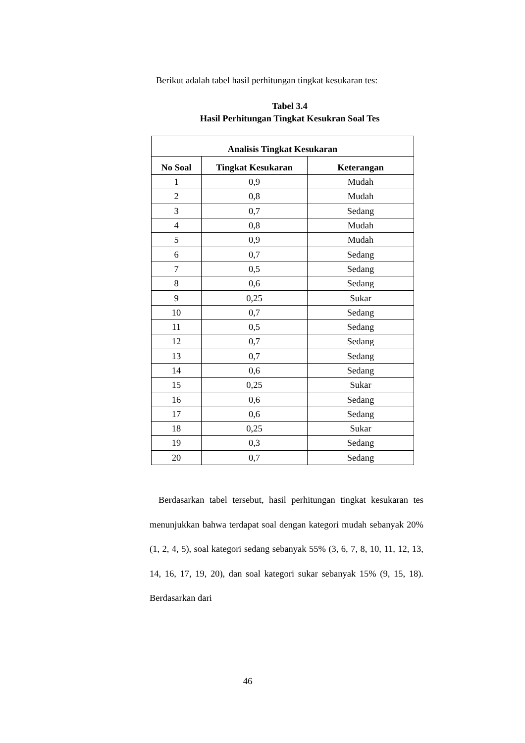Berikut adalah tabel hasil perhitungan tingkat kesukaran tes:
Tabel 3.4
Hasil Perhitungan Tingkat Kesukran Soal Tes
| Analisis Tingkat Kesukaran | | |
| --- | --- | --- |
| No Soal | Tingkat Kesukaran | Keterangan |
| 1 | 0,9 | Mudah |
| 2 | 0,8 | Mudah |
| 3 | 0,7 | Sedang |
| 4 | 0,8 | Mudah |
| 5 | 0,9 | Mudah |
| 6 | 0,7 | Sedang |
| 7 | 0,5 | Sedang |
| 8 | 0,6 | Sedang |
| 9 | 0,25 | Sukar |
| 10 | 0,7 | Sedang |
| 11 | 0,5 | Sedang |
| 12 | 0,7 | Sedang |
| 13 | 0,7 | Sedang |
| 14 | 0,6 | Sedang |
| 15 | 0,25 | Sukar |
| 16 | 0,6 | Sedang |
| 17 | 0,6 | Sedang |
| 18 | 0,25 | Sukar |
| 19 | 0,3 | Sedang |
| 20 | 0,7 | Sedang |
Berdasarkan tabel tersebut, hasil perhitungan tingkat kesukaran tes menunjukkan bahwa terdapat soal dengan kategori mudah sebanyak 20% (1, 2, 4, 5), soal kategori sedang sebanyak 55% (3, 6, 7, 8, 10, 11, 12, 13, 14, 16, 17, 19, 20), dan soal kategori sukar sebanyak 15% (9, 15, 18). Berdasarkan dari
46